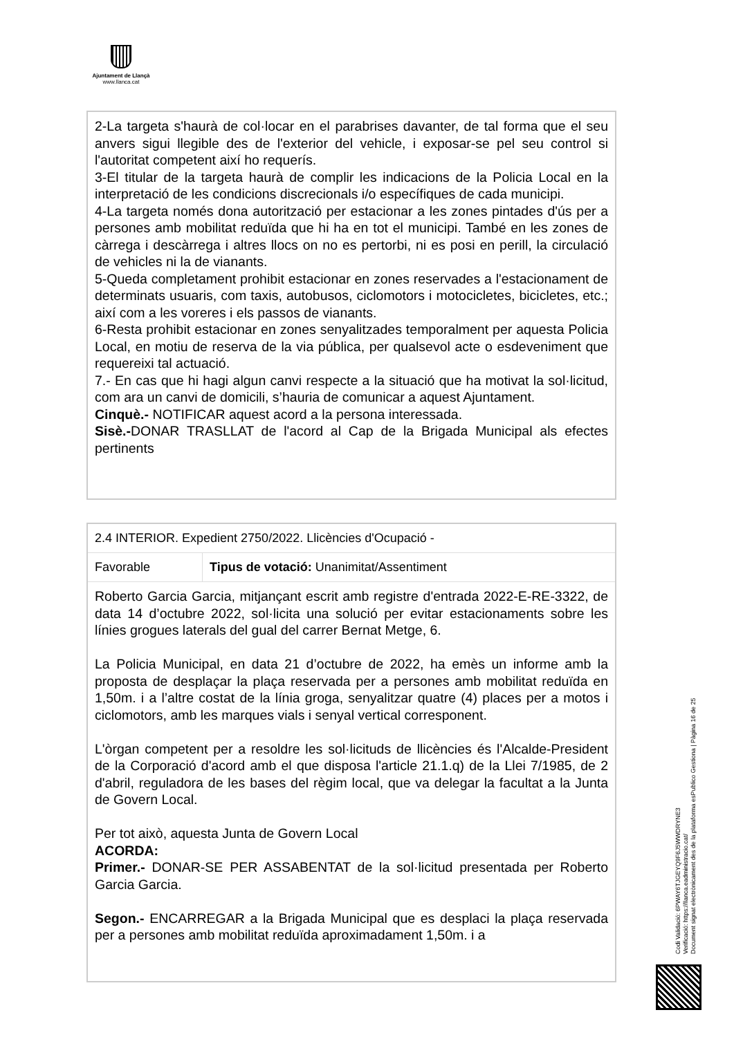Ajuntament de Llançà
www.llanca.cat
2-La targeta s'haurà de col·locar en el parabrises davanter, de tal forma que el seu anvers sigui llegible des de l'exterior del vehicle, i exposar-se pel seu control si l'autoritat competent així ho requerís.
3-El titular de la targeta haurà de complir les indicacions de la Policia Local en la interpretació de les condicions discrecionals i/o específiques de cada municipi.
4-La targeta només dona autorització per estacionar a les zones pintades d'ús per a persones amb mobilitat reduïda que hi ha en tot el municipi. També en les zones de càrrega i descàrrega i altres llocs on no es pertorbi, ni es posi en perill, la circulació de vehicles ni la de vianants.
5-Queda completament prohibit estacionar en zones reservades a l'estacionament de determinats usuaris, com taxis, autobusos, ciclomotors i motocicletes, bicicletes, etc.; així com a les voreres i els passos de vianants.
6-Resta prohibit estacionar en zones senyalitzades temporalment per aquesta Policia Local, en motiu de reserva de la via pública, per qualsevol acte o esdeveniment que requereixi tal actuació.
7.- En cas que hi hagi algun canvi respecte a la situació que ha motivat la sol·licitud, com ara un canvi de domicili, s’hauria de comunicar a aquest Ajuntament.
Cinquè.- NOTIFICAR aquest acord a la persona interessada.
Sisè.-DONAR TRASLLAT de l'acord al Cap de la Brigada Municipal als efectes pertinents
| 2.4 INTERIOR. Expedient 2750/2022. Llicències d'Ocupació - | |
| Favorable | Tipus de votació: Unanimitat/Assentiment |
Roberto Garcia Garcia, mitjançant escrit amb registre d'entrada 2022-E-RE-3322, de data 14 d’octubre 2022, sol·licita una solució per evitar estacionaments sobre les línies grogues laterals del gual del carrer Bernat Metge, 6.
La Policia Municipal, en data 21 d’octubre de 2022, ha emès un informe amb la proposta de desplaçar la plaça reservada per a persones amb mobilitat reduïda en 1,50m. i a l’altre costat de la línia groga, senyalitzar quatre (4) places per a motos i ciclomotors, amb les marques vials i senyal vertical corresponent.
L'òrgan competent per a resoldre les sol·licituds de llicències és l'Alcalde-President de la Corporació d'acord amb el que disposa l'article 21.1.q) de la Llei 7/1985, de 2 d'abril, reguladora de les bases del règim local, que va delegar la facultat a la Junta de Govern Local.
Per tot això, aquesta Junta de Govern Local
ACORDA:
Primer.- DONAR-SE PER ASSABENTAT de la sol·licitud presentada per Roberto Garcia Garcia.
Segon.- ENCARREGAR a la Brigada Municipal que es desplaci la plaça reservada per a persones amb mobilitat reduïda aproximadament 1,50m. i a
Codi Validació: 6PWAY6TJGEYQ9F6J5WWDRYNE3
Verificació: https://llanca.eadministracio.cat/
Document signat electrònicament des de la plataforma esPublico Gestiona | Pàgina 16 de 25